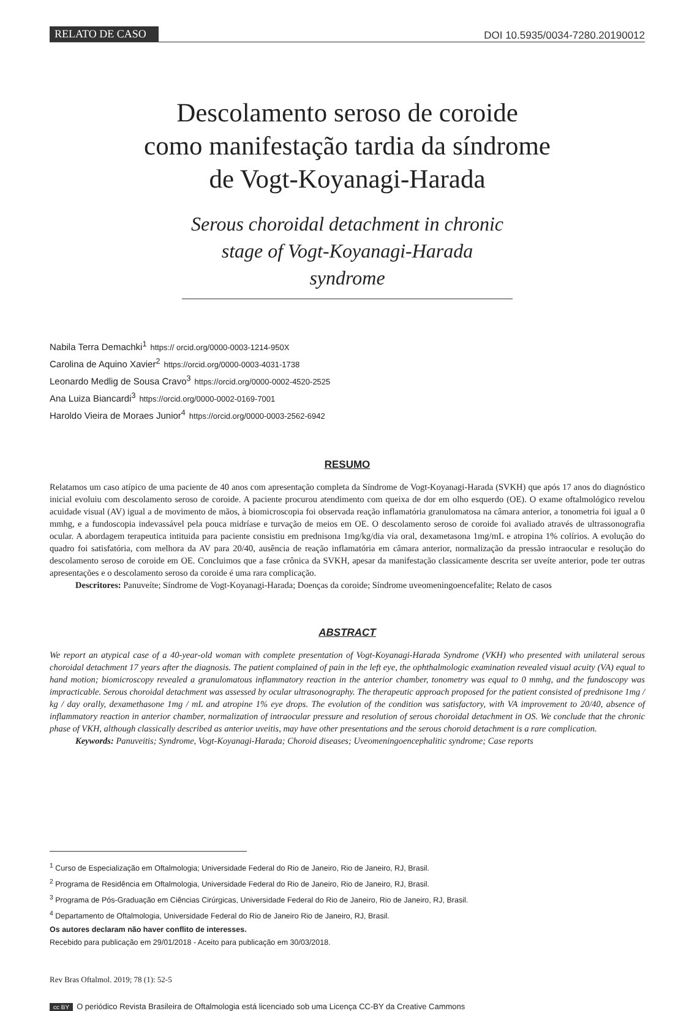RELATO DE CASO
DOI 10.5935/0034-7280.20190012
Descolamento seroso de coroide
como manifestação tardia da síndrome
de Vogt-Koyanagi-Harada
Serous choroidal detachment in chronic stage of Vogt-Koyanagi-Harada syndrome
Nabila Terra Demachki<sup>1</sup> https:// orcid.org/0000-0003-1214-950X
Carolina de Aquino Xavier<sup>2</sup> https://orcid.org/0000-0003-4031-1738
Leonardo Medlig de Sousa Cravo<sup>3</sup> https://orcid.org/0000-0002-4520-2525
Ana Luiza Biancardi<sup>3</sup> https://orcid.org/0000-0002-0169-7001
Haroldo Vieira de Moraes Junior<sup>4</sup> https://orcid.org/0000-0003-2562-6942
RESUMO
Relatamos um caso atípico de uma paciente de 40 anos com apresentação completa da Síndrome de Vogt-Koyanagi-Harada (SVKH) que após 17 anos do diagnóstico inicial evoluiu com descolamento seroso de coroide. A paciente procurou atendimento com queixa de dor em olho esquerdo (OE). O exame oftalmológico revelou acuidade visual (AV) igual a de movimento de mãos, à biomicroscopia foi observada reação inflamatória granulomatosa na câmara anterior, a tonometria foi igual a 0 mmhg, e a fundoscopia indevassável pela pouca midríase e turvação de meios em OE. O descolamento seroso de coroide foi avaliado através de ultrassonografia ocular. A abordagem terapeutica intituida para paciente consistiu em prednisona 1mg/kg/dia via oral, dexametasona 1mg/mL e atropina 1% colírios. A evolução do quadro foi satisfatória, com melhora da AV para 20/40, ausência de reação inflamatória em câmara anterior, normalização da pressão intraocular e resolução do descolamento seroso de coroide em OE. Concluimos que a fase crônica da SVKH, apesar da manifestação classicamente descrita ser uveíte anterior, pode ter outras apresentações e o descolamento seroso da coroide é uma rara complicação.
Descritores: Panuveíte; Síndrome de Vogt-Koyanagi-Harada; Doenças da coroide; Síndrome uveomeningoencefalite; Relato de casos
ABSTRACT
We report an atypical case of a 40-year-old woman with complete presentation of Vogt-Koyanagi-Harada Syndrome (VKH) who presented with unilateral serous choroidal detachment 17 years after the diagnosis. The patient complained of pain in the left eye, the ophthalmologic examination revealed visual acuity (VA) equal to hand motion; biomicroscopy revealed a granulomatous inflammatory reaction in the anterior chamber, tonometry was equal to 0 mmhg, and the fundoscopy was impracticable. Serous choroidal detachment was assessed by ocular ultrasonography. The therapeutic approach proposed for the patient consisted of prednisone 1mg / kg / day orally, dexamethasone 1mg / mL and atropine 1% eye drops. The evolution of the condition was satisfactory, with VA improvement to 20/40, absence of inflammatory reaction in anterior chamber, normalization of intraocular pressure and resolution of serous choroidal detachment in OS. We conclude that the chronic phase of VKH, although classically described as anterior uveitis, may have other presentations and the serous choroid detachment is a rare complication.
Keywords: Panuveitis; Syndrome, Vogt-Koyanagi-Harada; Choroid diseases; Uveomeningoencephalitic syndrome; Case reports
<sup>1</sup> Curso de Especialização em Oftalmologia; Universidade Federal do Rio de Janeiro, Rio de Janeiro, RJ, Brasil.
<sup>2</sup> Programa de Residência em Oftalmologia, Universidade Federal do Rio de Janeiro, Rio de Janeiro, RJ, Brasil.
<sup>3</sup> Programa de Pós-Graduação em Ciências Cirúrgicas, Universidade Federal do Rio de Janeiro, Rio de Janeiro, RJ, Brasil.
<sup>4</sup> Departamento de Oftalmologia, Universidade Federal do Rio de Janeiro Rio de Janeiro, RJ, Brasil.
Os autores declaram não haver conflito de interesses.
Recebido para publicação em 29/01/2018 - Aceito para publicação em 30/03/2018.
Rev Bras Oftalmol. 2019; 78 (1): 52-5
cc BY O periódico Revista Brasileira de Oftalmologia está licenciado sob uma Licença CC-BY da Creative Cammons